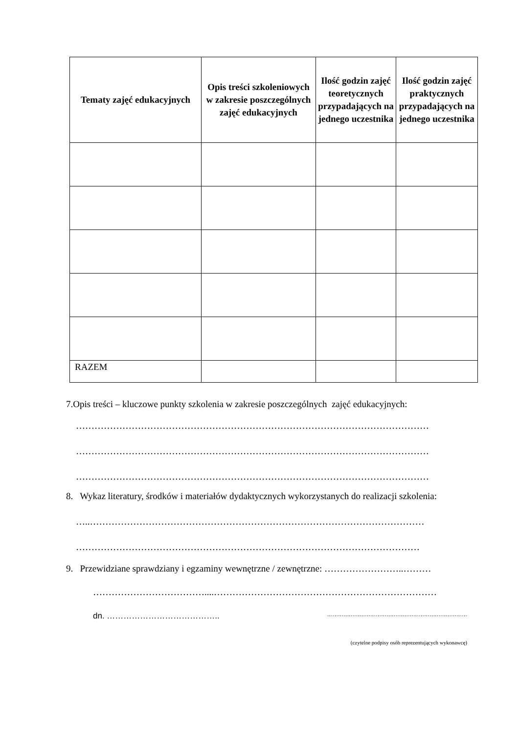| Tematy zajęć edukacyjnych | Opis treści szkoleniowych w zakresie poszczególnych zajęć edukacyjnych | Ilość godzin zajęć teoretycznych przypadających na jednego uczestnika | Ilość godzin zajęć praktycznych przypadających na jednego uczestnika |
| --- | --- | --- | --- |
| RAZEM | | | |
7.Opis treści – kluczowe punkty szkolenia w zakresie poszczególnych zajęć edukacyjnych:
……………………………………………………………………………………………………
……………………………………………………………………………………………………
……………………………………………………………………………………………………
8. Wykaz literatury, środków i materiałów dydaktycznych wykorzystanych do realizacji szkolenia:
…..………………………………………………………………………………………………
…………………………………………………………………………………………………
9. Przewidziane sprawdziany i egzaminy wewnętrzne / zewnętrzne: ……………………..………
………………………………....………………………………………………………………
dn. ………………………………….. ……………………………………………………………………
(czytelne podpisy osób reprezentujących wykonawcę)